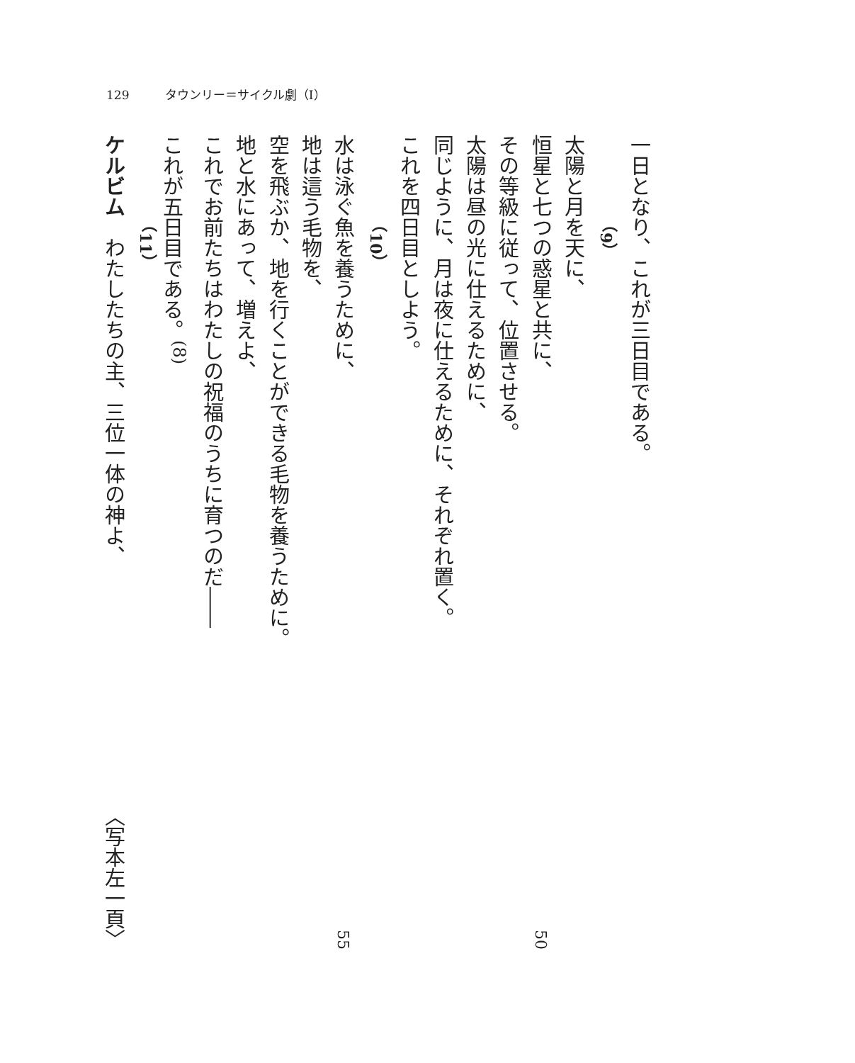129 タウンリー＝サイクル劇（Ⅰ）
一日となり、これが三日目である。
（9）
太陽と月を天に、
恒星と七つの惑星と共に、 50
その等級に従って、位置させる。
太陽は昼の光に仕えるために、
同じように、月は夜に仕えるために、それぞれ置く。
これを四日目としよう。
（10）
水は泳ぐ魚を養うために、 55
地は這う毛物を、
空を飛ぶか、地を行くことができる毛物を養うために。
地と水にあって、増えよ、
これでお前たちはわたしの祝福のうちに育つのだ――
これが五日目である。<sup>(8)</sup>
（11）
ケルビム　わたしたちの主、三位一体の神よ、 〈写本左一頁〉